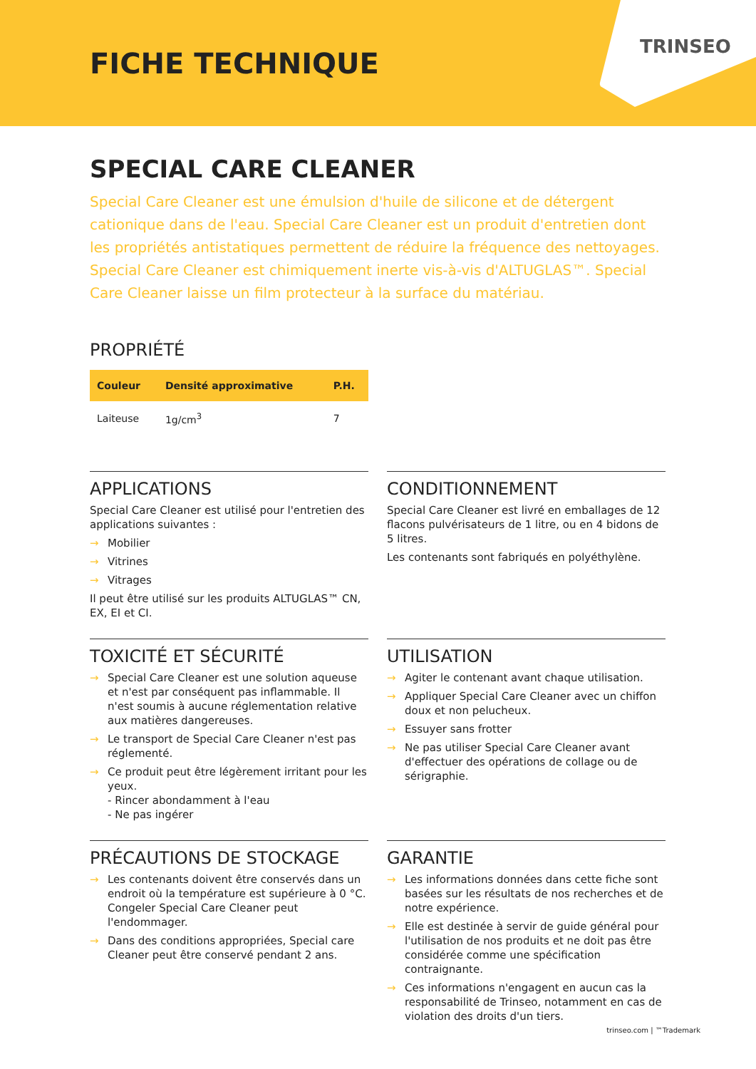FICHE TECHNIQUE
TRINSEO
SPECIAL CARE CLEANER
Special Care Cleaner est une émulsion d'huile de silicone et de détergent cationique dans de l'eau. Special Care Cleaner est un produit d'entretien dont les propriétés antistatiques permettent de réduire la fréquence des nettoyages. Special Care Cleaner est chimiquement inerte vis-à-vis d'ALTUGLAS™. Special Care Cleaner laisse un film protecteur à la surface du matériau.
PROPRIÉTÉ
| Couleur | Densité approximative | P.H. |
| --- | --- | --- |
| Laiteuse | 1g/cm<sup>3</sup> | 7 |
APPLICATIONS
Special Care Cleaner est utilisé pour l'entretien des applications suivantes :
→ Mobilier
→ Vitrines
→ Vitrages
Il peut être utilisé sur les produits ALTUGLAS™ CN, EX, EI et CI.
CONDITIONNEMENT
Special Care Cleaner est livré en emballages de 12 flacons pulvérisateurs de 1 litre, ou en 4 bidons de 5 litres.
Les contenants sont fabriqués en polyéthylène.
TOXICITÉ ET SÉCURITÉ
→ Special Care Cleaner est une solution aqueuse et n'est par conséquent pas inflammable. Il n'est soumis à aucune réglementation relative aux matières dangereuses.
→ Le transport de Special Care Cleaner n'est pas réglementé.
→ Ce produit peut être légèrement irritant pour les yeux.
- Rincer abondamment à l'eau
- Ne pas ingérer
UTILISATION
→ Agiter le contenant avant chaque utilisation.
→ Appliquer Special Care Cleaner avec un chiffon doux et non pelucheux.
→ Essuyer sans frotter
→ Ne pas utiliser Special Care Cleaner avant d'effectuer des opérations de collage ou de sérigraphie.
PRÉCAUTIONS DE STOCKAGE
→ Les contenants doivent être conservés dans un endroit où la température est supérieure à 0 °C. Congeler Special Care Cleaner peut l'endommager.
→ Dans des conditions appropriées, Special care Cleaner peut être conservé pendant 2 ans.
GARANTIE
→ Les informations données dans cette fiche sont basées sur les résultats de nos recherches et de notre expérience.
→ Elle est destinée à servir de guide général pour l'utilisation de nos produits et ne doit pas être considérée comme une spécification contraignante.
→ Ces informations n'engagent en aucun cas la responsabilité de Trinseo, notamment en cas de violation des droits d'un tiers.
trinseo.com | ™Trademark